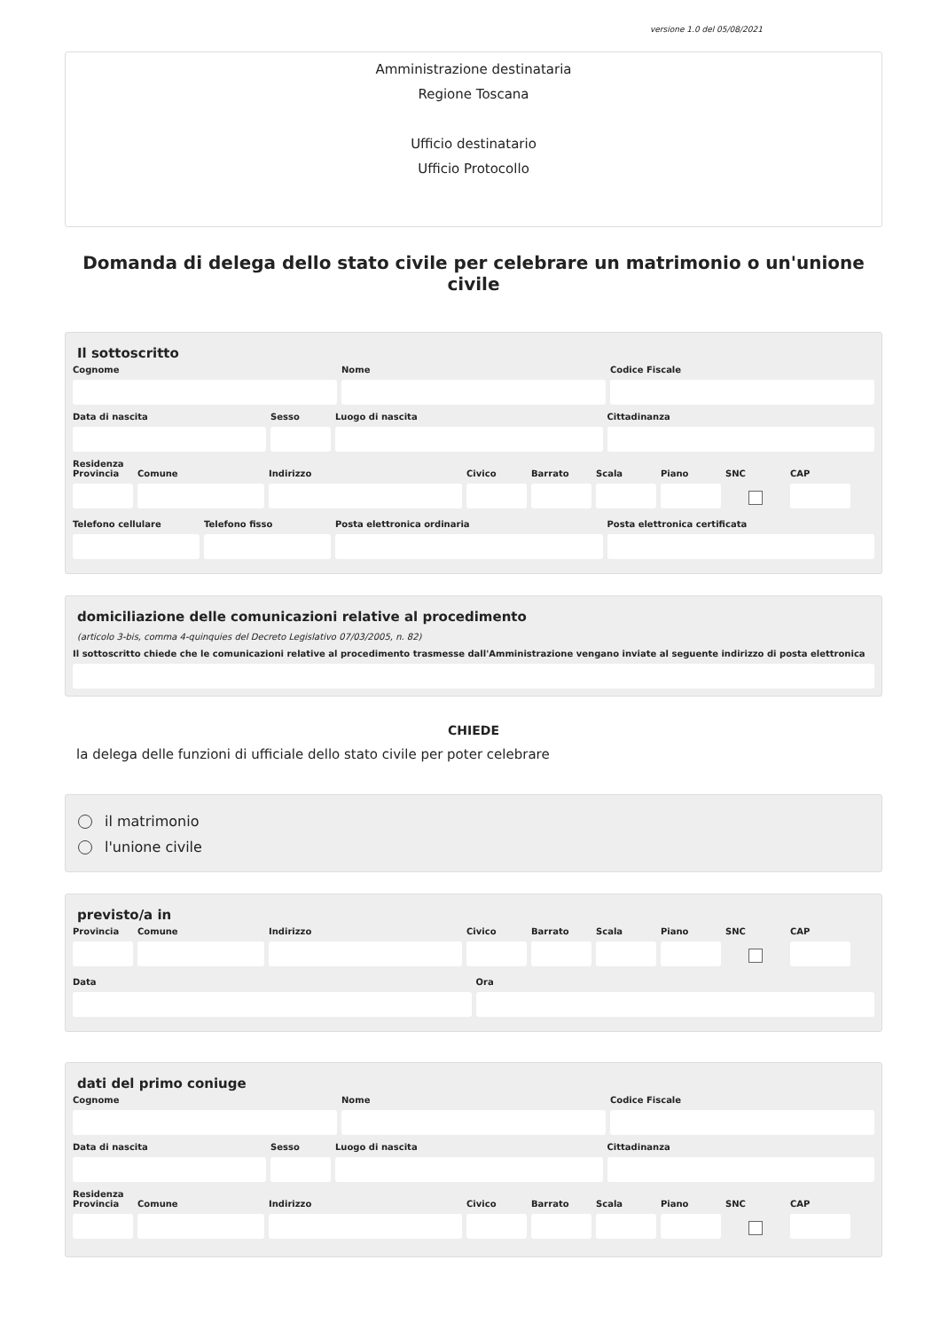versione 1.0 del 05/08/2021
Amministrazione destinataria
Regione Toscana
Ufficio destinatario
Ufficio Protocollo
Domanda di delega dello stato civile per celebrare un matrimonio o un'unione civile
Il sottoscritto
Cognome Nome Codice Fiscale
Data di nascita Sesso Luogo di nascita Cittadinanza
Residenza
Provincia
Comune Indirizzo Civico Barrato Scala Piano SNC CAP
Telefono cellulare
Telefono fisso Posta elettronica ordinaria Posta elettronica certificata
domiciliazione delle comunicazioni relative al procedimento
(articolo 3-bis, comma 4-quinquies del Decreto Legislativo 07/03/2005, n. 82)
Il sottoscritto chiede che le comunicazioni relative al procedimento trasmesse dall'Amministrazione vengano inviate al seguente indirizzo di posta elettronica
CHIEDE
la delega delle funzioni di ufficiale dello stato civile per poter celebrare
il matrimonio
l'unione civile
previsto/a in
Provincia
Comune Indirizzo Civico Barrato Scala Piano SNC CAP
Data Ora
dati del primo coniuge
Cognome Nome Codice Fiscale
Data di nascita Sesso Luogo di nascita Cittadinanza
Residenza
Provincia
Comune Indirizzo Civico Barrato Scala Piano SNC CAP